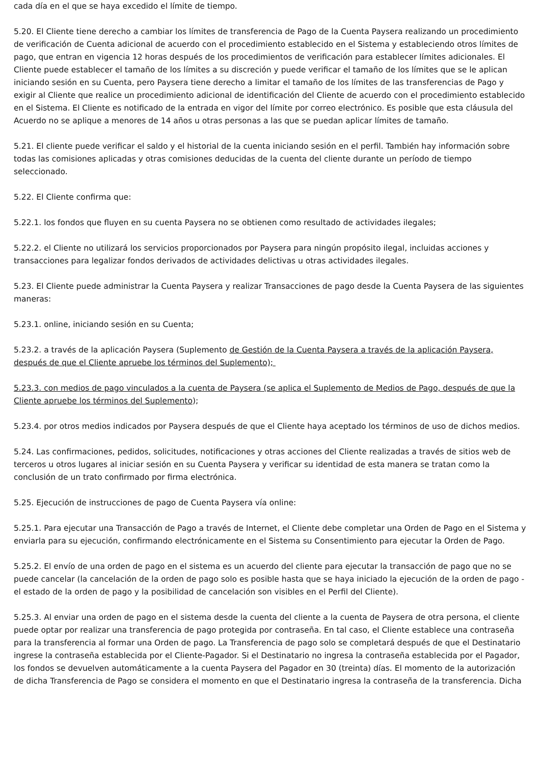cada día en el que se haya excedido el límite de tiempo.
5.20. El Cliente tiene derecho a cambiar los límites de transferencia de Pago de la Cuenta Paysera realizando un procedimiento de verificación de Cuenta adicional de acuerdo con el procedimiento establecido en el Sistema y estableciendo otros límites de pago, que entran en vigencia 12 horas después de los procedimientos de verificación para establecer límites adicionales. El Cliente puede establecer el tamaño de los límites a su discreción y puede verificar el tamaño de los límites que se le aplican iniciando sesión en su Cuenta, pero Paysera tiene derecho a limitar el tamaño de los límites de las transferencias de Pago y exigir al Cliente que realice un procedimiento adicional de identificación del Cliente de acuerdo con el procedimiento establecido en el Sistema. El Cliente es notificado de la entrada en vigor del límite por correo electrónico. Es posible que esta cláusula del Acuerdo no se aplique a menores de 14 años u otras personas a las que se puedan aplicar límites de tamaño.
5.21. El cliente puede verificar el saldo y el historial de la cuenta iniciando sesión en el perfil. También hay información sobre todas las comisiones aplicadas y otras comisiones deducidas de la cuenta del cliente durante un período de tiempo seleccionado.
5.22. El Cliente confirma que:
5.22.1. los fondos que fluyen en su cuenta Paysera no se obtienen como resultado de actividades ilegales;
5.22.2. el Cliente no utilizará los servicios proporcionados por Paysera para ningún propósito ilegal, incluidas acciones y transacciones para legalizar fondos derivados de actividades delictivas u otras actividades ilegales.
5.23. El Cliente puede administrar la Cuenta Paysera y realizar Transacciones de pago desde la Cuenta Paysera de las siguientes maneras:
5.23.1. online, iniciando sesión en su Cuenta;
5.23.2. a través de la aplicación Paysera (Suplemento de Gestión de la Cuenta Paysera a través de la aplicación Paysera, después de que el Cliente apruebe los términos del Suplemento);
5.23.3. con medios de pago vinculados a la cuenta de Paysera (se aplica el Suplemento de Medios de Pago, después de que la Cliente apruebe los términos del Suplemento);
5.23.4. por otros medios indicados por Paysera después de que el Cliente haya aceptado los términos de uso de dichos medios.
5.24. Las confirmaciones, pedidos, solicitudes, notificaciones y otras acciones del Cliente realizadas a través de sitios web de terceros u otros lugares al iniciar sesión en su Cuenta Paysera y verificar su identidad de esta manera se tratan como la conclusión de un trato confirmado por firma electrónica.
5.25. Ejecución de instrucciones de pago de Cuenta Paysera vía online:
5.25.1. Para ejecutar una Transacción de Pago a través de Internet, el Cliente debe completar una Orden de Pago en el Sistema y enviarla para su ejecución, confirmando electrónicamente en el Sistema su Consentimiento para ejecutar la Orden de Pago.
5.25.2. El envío de una orden de pago en el sistema es un acuerdo del cliente para ejecutar la transacción de pago que no se puede cancelar (la cancelación de la orden de pago solo es posible hasta que se haya iniciado la ejecución de la orden de pago - el estado de la orden de pago y la posibilidad de cancelación son visibles en el Perfil del Cliente).
5.25.3. Al enviar una orden de pago en el sistema desde la cuenta del cliente a la cuenta de Paysera de otra persona, el cliente puede optar por realizar una transferencia de pago protegida por contraseña. En tal caso, el Cliente establece una contraseña para la transferencia al formar una Orden de pago. La Transferencia de pago solo se completará después de que el Destinatario ingrese la contraseña establecida por el Cliente-Pagador. Si el Destinatario no ingresa la contraseña establecida por el Pagador, los fondos se devuelven automáticamente a la cuenta Paysera del Pagador en 30 (treinta) días. El momento de la autorización de dicha Transferencia de Pago se considera el momento en que el Destinatario ingresa la contraseña de la transferencia. Dicha